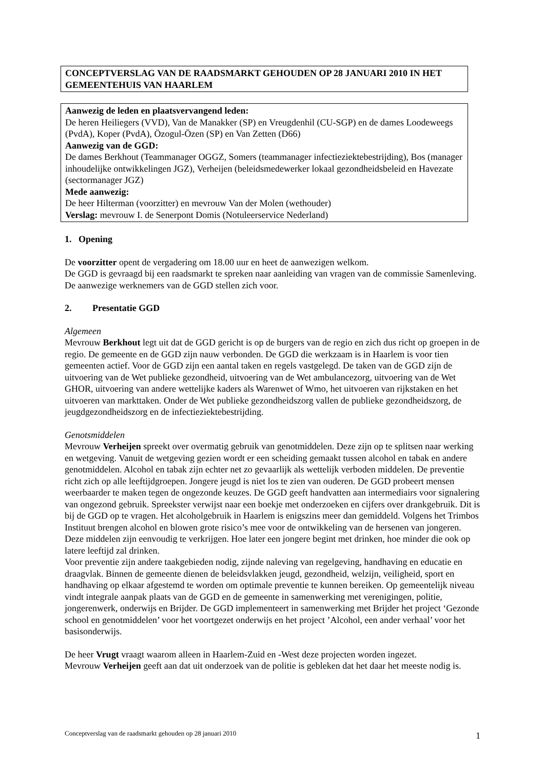CONCEPTVERSLAG VAN DE RAADSMARKT GEHOUDEN OP 28 JANUARI 2010 IN HET GEMEENTEHUIS VAN HAARLEM
Aanwezig de leden en plaatsvervangend leden:
De heren Heiliegers (VVD), Van de Manakker (SP) en Vreugdenhil (CU-SGP) en de dames Loodeweegs (PvdA), Koper (PvdA), Özogul-Özen (SP) en Van Zetten (D66)
Aanwezig van de GGD:
De dames Berkhout (Teammanager OGGZ, Somers (teammanager infectieziektebestrijding), Bos (manager inhoudelijke ontwikkelingen JGZ), Verheijen (beleidsmedewerker lokaal gezondheidsbeleid en Havezate (sectormanager JGZ)
Mede aanwezig:
De heer Hilterman (voorzitter) en mevrouw Van der Molen (wethouder)
Verslag: mevrouw I. de Senerpont Domis (Notuleerservice Nederland)
1. Opening
De voorzitter opent de vergadering om 18.00 uur en heet de aanwezigen welkom.
De GGD is gevraagd bij een raadsmarkt te spreken naar aanleiding van vragen van de commissie Samenleving. De aanwezige werknemers van de GGD stellen zich voor.
2. Presentatie GGD
Algemeen
Mevrouw Berkhout legt uit dat de GGD gericht is op de burgers van de regio en zich dus richt op groepen in de regio. De gemeente en de GGD zijn nauw verbonden. De GGD die werkzaam is in Haarlem is voor tien gemeenten actief. Voor de GGD zijn een aantal taken en regels vastgelegd. De taken van de GGD zijn de uitvoering van de Wet publieke gezondheid, uitvoering van de Wet ambulancezorg, uitvoering van de Wet GHOR, uitvoering van andere wettelijke kaders als Warenwet of Wmo, het uitvoeren van rijkstaken en het uitvoeren van markttaken. Onder de Wet publieke gezondheidszorg vallen de publieke gezondheidszorg, de jeugdgezondheidszorg en de infectieziektebestrijding.
Genotsmiddelen
Mevrouw Verheijen spreekt over overmatig gebruik van genotmiddelen. Deze zijn op te splitsen naar werking en wetgeving. Vanuit de wetgeving gezien wordt er een scheiding gemaakt tussen alcohol en tabak en andere genotmiddelen. Alcohol en tabak zijn echter net zo gevaarlijk als wettelijk verboden middelen. De preventie richt zich op alle leeftijdgroepen. Jongere jeugd is niet los te zien van ouderen. De GGD probeert mensen weerbaarder te maken tegen de ongezonde keuzes. De GGD geeft handvatten aan intermediairs voor signalering van ongezond gebruik. Spreekster verwijst naar een boekje met onderzoeken en cijfers over drankgebruik. Dit is bij de GGD op te vragen. Het alcoholgebruik in Haarlem is enigszins meer dan gemiddeld. Volgens het Trimbos Instituut brengen alcohol en blowen grote risico’s mee voor de ontwikkeling van de hersenen van jongeren. Deze middelen zijn eenvoudig te verkrijgen. Hoe later een jongere begint met drinken, hoe minder die ook op latere leeftijd zal drinken.
Voor preventie zijn andere taakgebieden nodig, zijnde naleving van regelgeving, handhaving en educatie en draagvlak. Binnen de gemeente dienen de beleidsvlakken jeugd, gezondheid, welzijn, veiligheid, sport en handhaving op elkaar afgestemd te worden om optimale preventie te kunnen bereiken. Op gemeentelijk niveau vindt integrale aanpak plaats van de GGD en de gemeente in samenwerking met verenigingen, politie, jongerenwerk, onderwijs en Brijder. De GGD implementeert in samenwerking met Brijder het project ‘Gezonde school en genotmiddelen’ voor het voortgezet onderwijs en het project ’Alcohol, een ander verhaal’ voor het basisonderwijs.
De heer Vrugt vraagt waarom alleen in Haarlem-Zuid en -West deze projecten worden ingezet.
Mevrouw Verheijen geeft aan dat uit onderzoek van de politie is gebleken dat het daar het meeste nodig is.
Conceptverslag van de raadsmarkt gehouden op 28 januari 2010 1